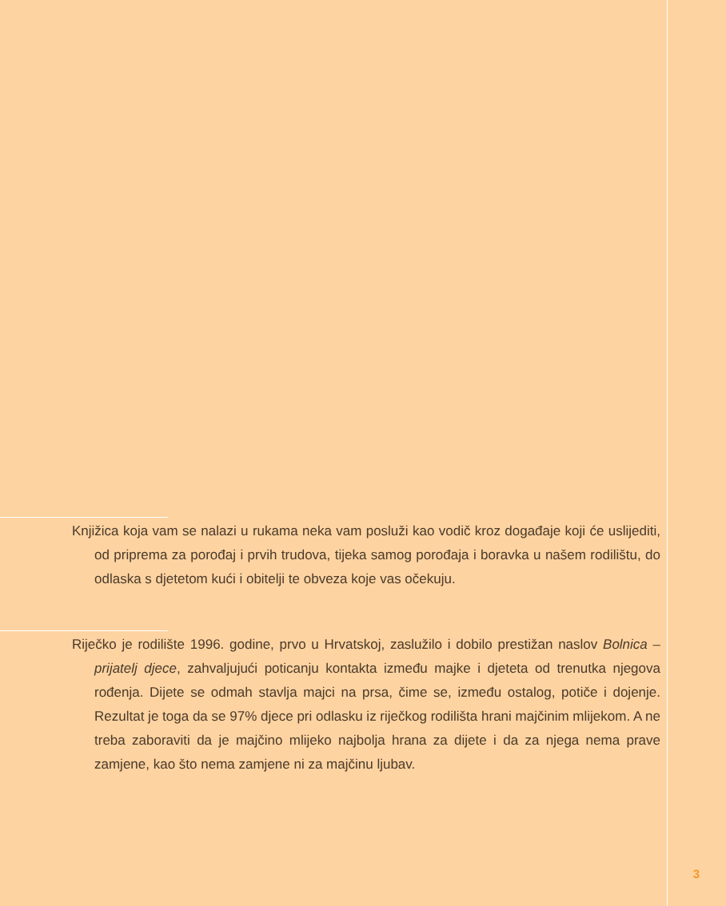Knjižica koja vam se nalazi u rukama neka vam posluži kao vodič kroz događaje koji će uslijediti, od pripremа za porođaj i prvih trudova, tijeka samog porođaja i boravka u našem rodilištu, do odlaska s djetetom kući i obitelji te obveza koje vas očekuju.
Riječko je rodilište 1996. godine, prvo u Hrvatskoj, zaslužilo i dobilo prestižan naslov Bolnica – prijatelj djece, zahvaljujući poticanju kontakta između majke i djeteta od trenutka njegova rođenja. Dijete se odmah stavlja majci na prsa, čime se, između ostalog, potiče i dojenje. Rezultat je toga da se 97% djece pri odlasku iz riječkog rodilišta hrani majčinim mlijekom. A ne treba zaboraviti da je majčino mlijeko najbolja hrana za dijete i da za njega nema prave zamjene, kao što nema zamjene ni za majčinu ljubav.
3